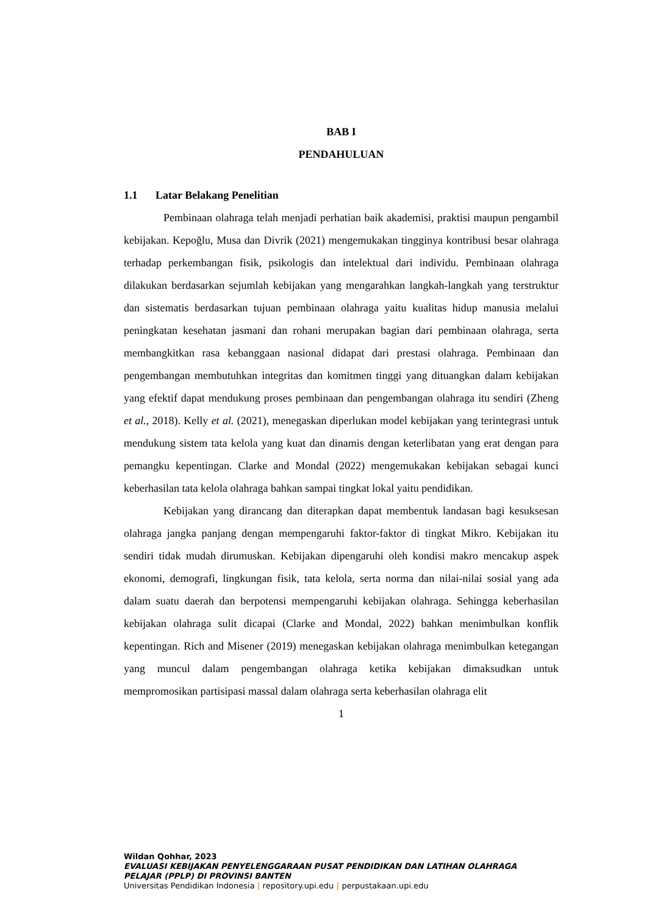BAB I
PENDAHULUAN
1.1 Latar Belakang Penelitian
Pembinaan olahraga telah menjadi perhatian baik akademisi, praktisi maupun pengambil kebijakan. Kepoğlu, Musa dan Divrik (2021) mengemukakan tingginya kontribusi besar olahraga terhadap perkembangan fisik, psikologis dan intelektual dari individu. Pembinaan olahraga dilakukan berdasarkan sejumlah kebijakan yang mengarahkan langkah-langkah yang terstruktur dan sistematis berdasarkan tujuan pembinaan olahraga yaitu kualitas hidup manusia melalui peningkatan kesehatan jasmani dan rohani merupakan bagian dari pembinaan olahraga, serta membangkitkan rasa kebanggaan nasional didapat dari prestasi olahraga. Pembinaan dan pengembangan membutuhkan integritas dan komitmen tinggi yang dituangkan dalam kebijakan yang efektif dapat mendukung proses pembinaan dan pengembangan olahraga itu sendiri (Zheng et al., 2018). Kelly et al. (2021), menegaskan diperlukan model kebijakan yang terintegrasi untuk mendukung sistem tata kelola yang kuat dan dinamis dengan keterlibatan yang erat dengan para pemangku kepentingan. Clarke and Mondal (2022) mengemukakan kebijakan sebagai kunci keberhasilan tata kelola olahraga bahkan sampai tingkat lokal yaitu pendidikan.
Kebijakan yang dirancang dan diterapkan dapat membentuk landasan bagi kesuksesan olahraga jangka panjang dengan mempengaruhi faktor-faktor di tingkat Mikro. Kebijakan itu sendiri tidak mudah dirumuskan. Kebijakan dipengaruhi oleh kondisi makro mencakup aspek ekonomi, demografi, lingkungan fisik, tata kelola, serta norma dan nilai-nilai sosial yang ada dalam suatu daerah dan berpotensi mempengaruhi kebijakan olahraga. Sehingga keberhasilan kebijakan olahraga sulit dicapai (Clarke and Mondal, 2022) bahkan menimbulkan konflik kepentingan. Rich and Misener (2019) menegaskan kebijakan olahraga menimbulkan ketegangan yang muncul dalam pengembangan olahraga ketika kebijakan dimaksudkan untuk mempromosikan partisipasi massal dalam olahraga serta keberhasilan olahraga elit
1
Wildan Qohhar, 2023
EVALUASI KEBIJAKAN PENYELENGGARAAN PUSAT PENDIDIKAN DAN LATIHAN OLAHRAGA
PELAJAR (PPLP) DI PROVINSI BANTEN
Universitas Pendidikan Indonesia | repository.upi.edu | perpustakaan.upi.edu